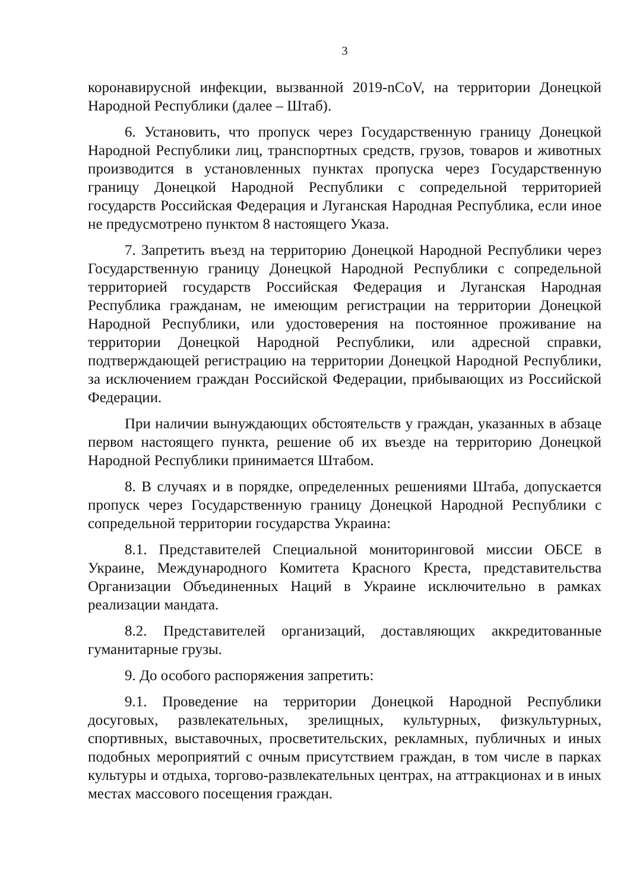3
коронавирусной инфекции, вызванной 2019-nCoV, на территории Донецкой Народной Республики (далее – Штаб).
6. Установить, что пропуск через Государственную границу Донецкой Народной Республики лиц, транспортных средств, грузов, товаров и животных производится в установленных пунктах пропуска через Государственную границу Донецкой Народной Республики с сопредельной территорией государств Российская Федерация и Луганская Народная Республика, если иное не предусмотрено пунктом 8 настоящего Указа.
7. Запретить въезд на территорию Донецкой Народной Республики через Государственную границу Донецкой Народной Республики с сопредельной территорией государств Российская Федерация и Луганская Народная Республика гражданам, не имеющим регистрации на территории Донецкой Народной Республики, или удостоверения на постоянное проживание на территории Донецкой Народной Республики, или адресной справки, подтверждающей регистрацию на территории Донецкой Народной Республики, за исключением граждан Российской Федерации, прибывающих из Российской Федерации.
При наличии вынуждающих обстоятельств у граждан, указанных в абзаце первом настоящего пункта, решение об их въезде на территорию Донецкой Народной Республики принимается Штабом.
8. В случаях и в порядке, определенных решениями Штаба, допускается пропуск через Государственную границу Донецкой Народной Республики с сопредельной территории государства Украина:
8.1. Представителей Специальной мониторинговой миссии ОБСЕ в Украине, Международного Комитета Красного Креста, представительства Организации Объединенных Наций в Украине исключительно в рамках реализации мандата.
8.2. Представителей организаций, доставляющих аккредитованные гуманитарные грузы.
9. До особого распоряжения запретить:
9.1. Проведение на территории Донецкой Народной Республики досуговых, развлекательных, зрелищных, культурных, физкультурных, спортивных, выставочных, просветительских, рекламных, публичных и иных подобных мероприятий с очным присутствием граждан, в том числе в парках культуры и отдыха, торгово-развлекательных центрах, на аттракционах и в иных местах массового посещения граждан.